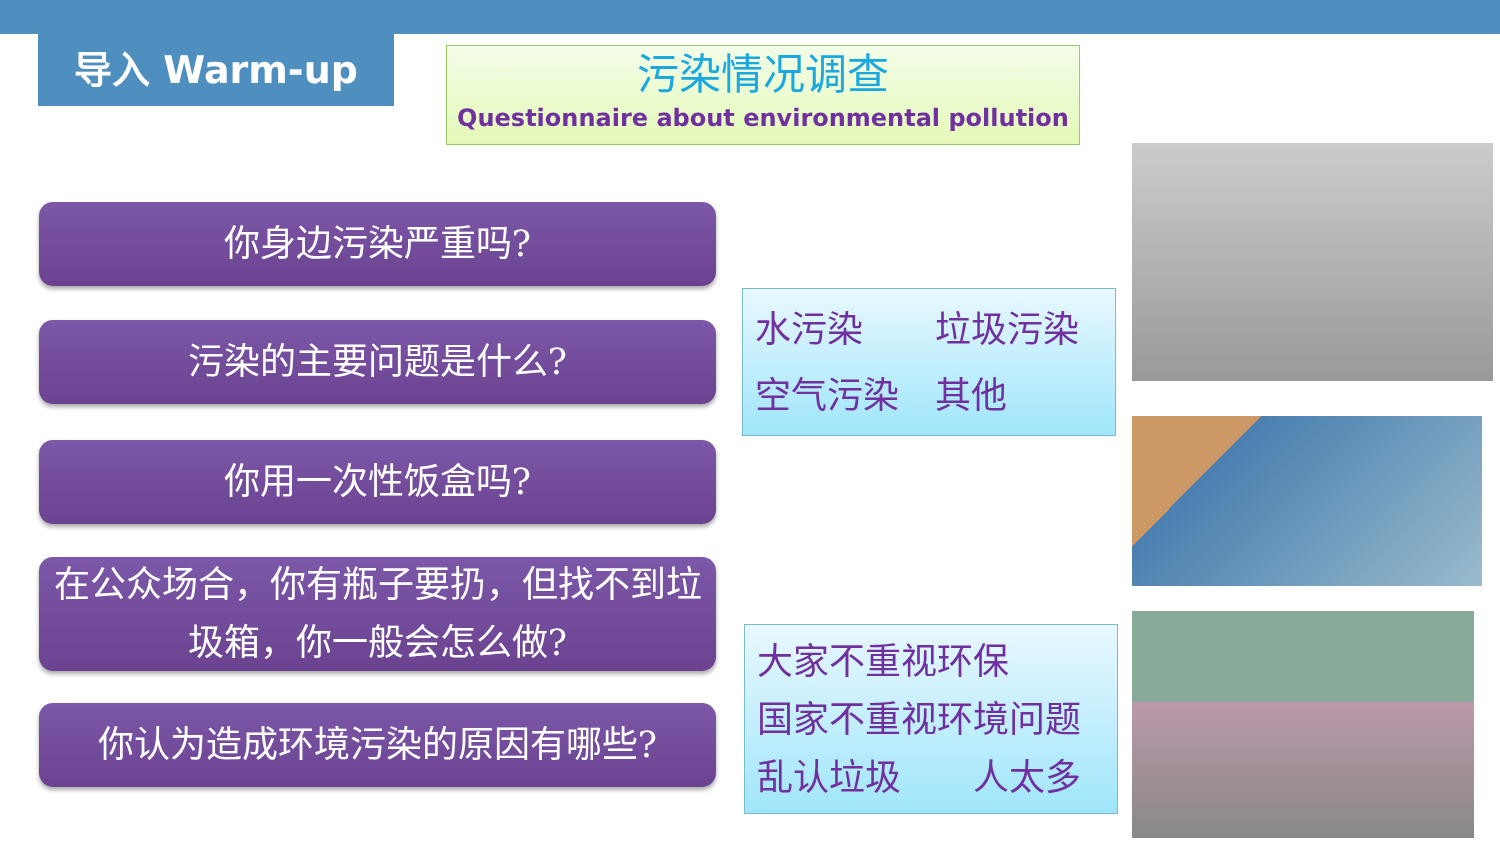导入 Warm-up
污染情况调查
Questionnaire about environmental pollution
你身边污染严重吗?
污染的主要问题是什么?
你用一次性饭盒吗?
在公众场合，你有瓶子要扔，但找不到垃圾箱，你一般会怎么做?
你认为造成环境污染的原因有哪些?
水污染  垃圾污染
空气污染 其他
大家不重视环保
国家不重视环境问题
乱认垃圾  人太多